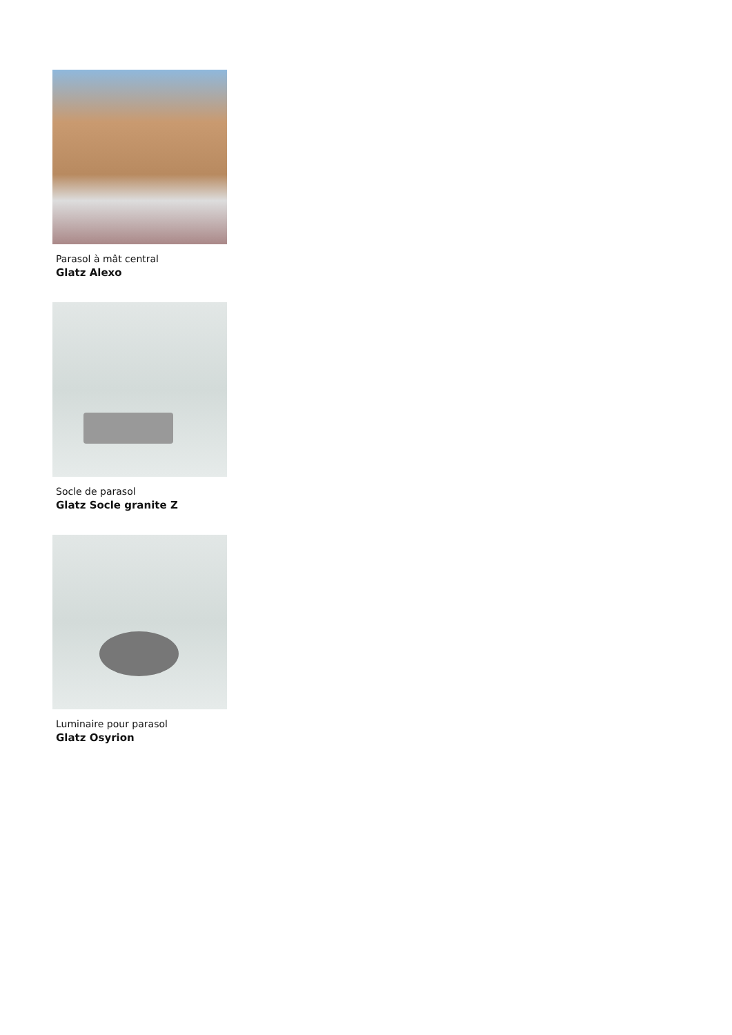Parasol à mât central
Glatz Alexo
Socle de parasol
Glatz Socle granite Z
Luminaire pour parasol
Glatz Osyrion